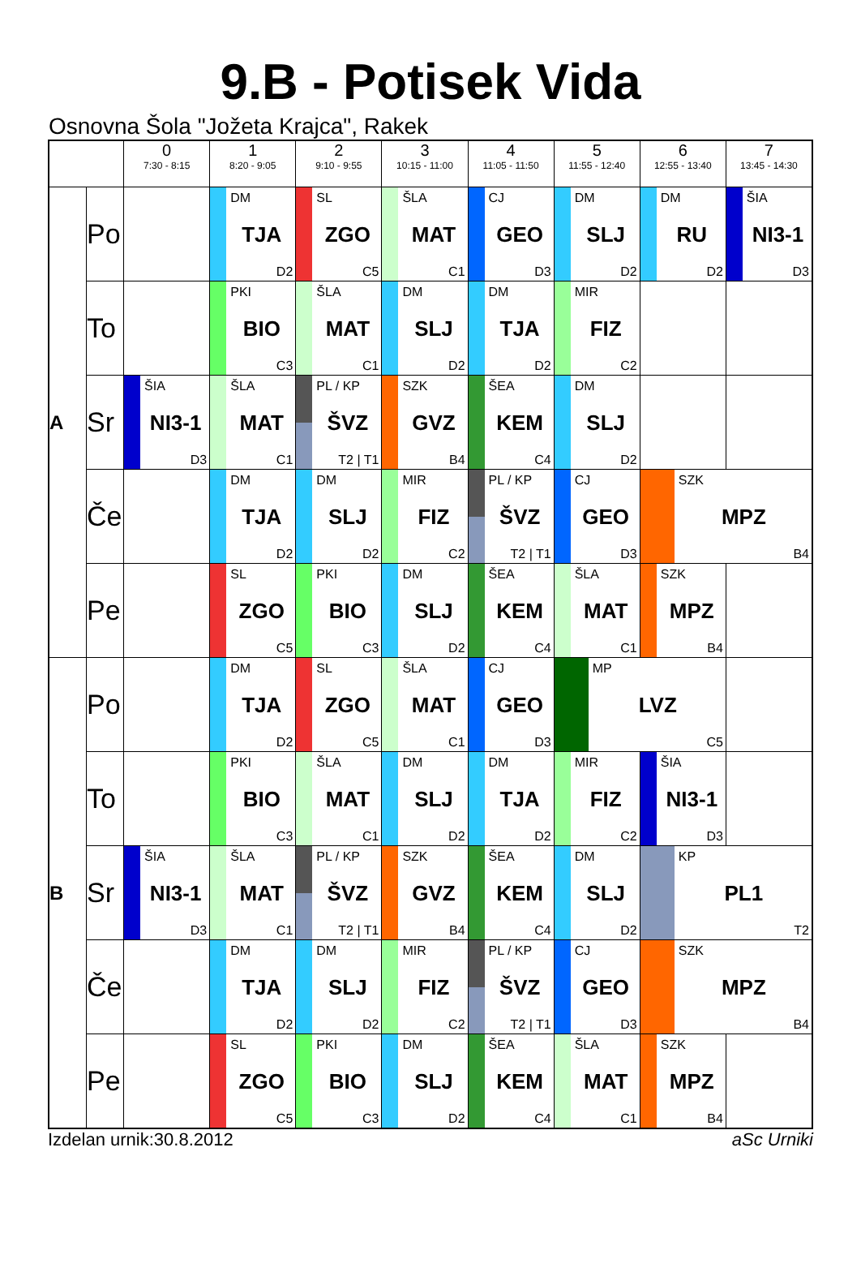9.B - Potisek Vida
Osnovna Šola "Jožeta Krajca", Rakek
| | | 0 7:30 - 8:15 | 1 8:20 - 9:05 | 2 9:10 - 9:55 | 3 10:15 - 11:00 | 4 11:05 - 11:50 | 5 11:55 - 12:40 | 6 12:55 - 13:40 | 7 13:45 - 14:30 |
| --- | --- | --- | --- | --- | --- | --- | --- | --- | --- |
| A | Po | | DM TJA D2 | SL ZGO C5 | ŠLA MAT C1 | CJ GEO D3 | DM SLJ D2 | DM RU D2 | ŠIA NI3-1 D3 |
| | To | | PKI BIO C3 | ŠLA MAT C1 | DM SLJ D2 | DM TJA D2 | MIR FIZ C2 | | |
| | Sr | ŠIA NI3-1 D3 | ŠLA MAT C1 | PL / KP ŠVZ T2 / T1 | SZK GVZ B4 | ŠEA KEM C4 | DM SLJ D2 | | |
| | Če | | DM TJA D2 | DM SLJ D2 | MIR FIZ C2 | PL / KP ŠVZ T2 / T1 | CJ GEO D3 | SZK MPZ B4 | |
| | Pe | | SL ZGO C5 | PKI BIO C3 | DM SLJ D2 | ŠEA KEM C4 | ŠLA MAT C1 | SZK MPZ B4 | |
| B | Po | | DM TJA D2 | SL ZGO C5 | ŠLA MAT C1 | CJ GEO D3 | MP LVZ C5 | | |
| | To | | PKI BIO C3 | ŠLA MAT C1 | DM SLJ D2 | DM TJA D2 | MIR FIZ C2 | ŠIA NI3-1 D3 | |
| | Sr | ŠIA NI3-1 D3 | ŠLA MAT C1 | PL / KP ŠVZ T2 / T1 | SZK GVZ B4 | ŠEA KEM C4 | DM SLJ D2 | KP PL1 T2 | |
| | Če | | DM TJA D2 | DM SLJ D2 | MIR FIZ C2 | PL / KP ŠVZ T2 / T1 | CJ GEO D3 | SZK MPZ B4 | |
| | Pe | | SL ZGO C5 | PKI BIO C3 | DM SLJ D2 | ŠEA KEM C4 | ŠLA MAT C1 | SZK MPZ B4 | |
Izdelan urnik:30.8.2012 aSc Urniki